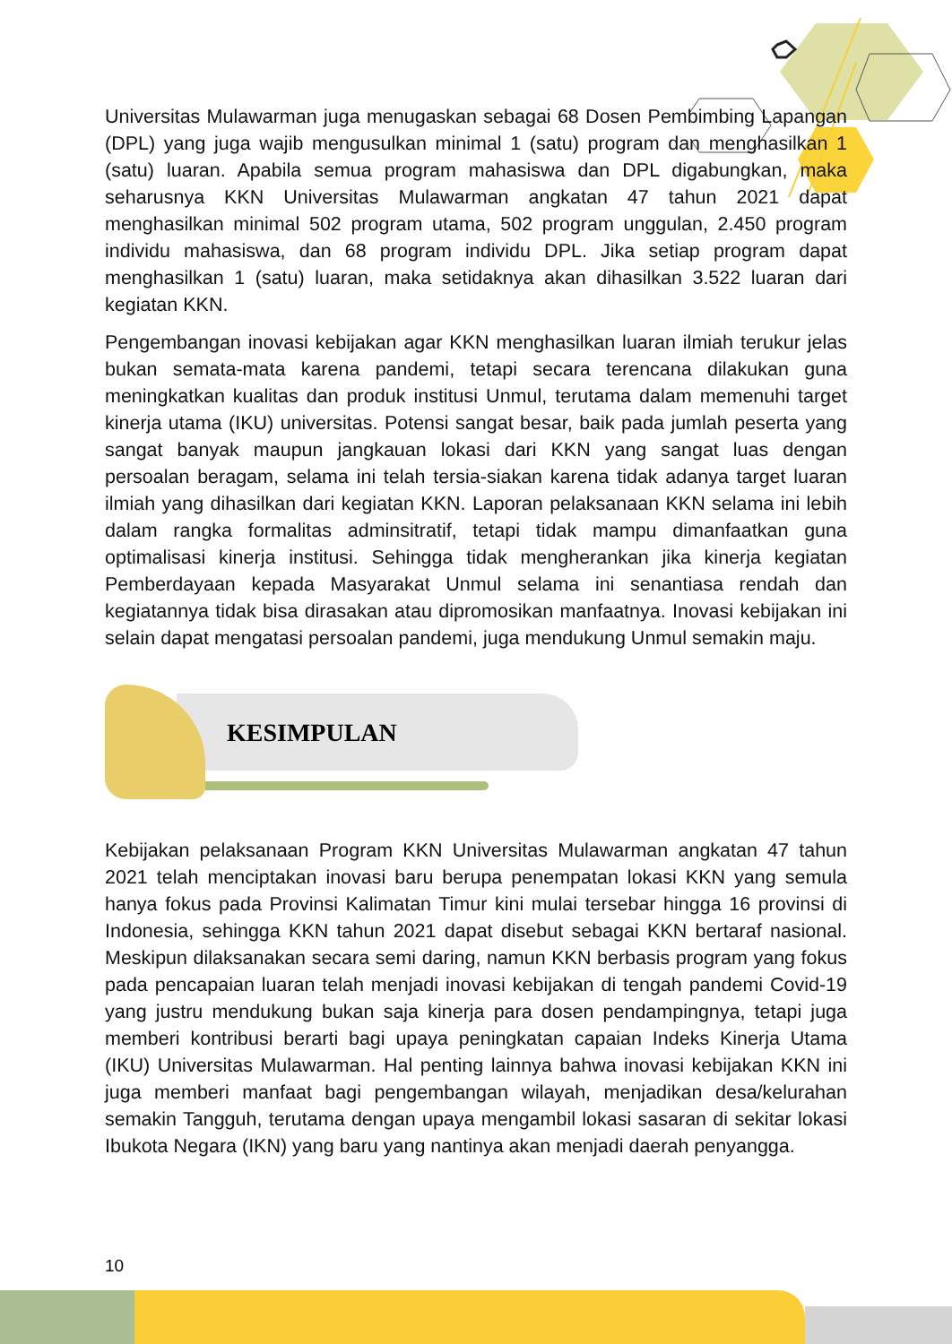Universitas Mulawarman juga menugaskan sebagai 68 Dosen Pembimbing Lapangan (DPL) yang juga wajib mengusulkan minimal 1 (satu) program dan menghasilkan 1 (satu) luaran. Apabila semua program mahasiswa dan DPL digabungkan, maka seharusnya KKN Universitas Mulawarman angkatan 47 tahun 2021 dapat menghasilkan minimal 502 program utama, 502 program unggulan, 2.450 program individu mahasiswa, dan 68 program individu DPL. Jika setiap program dapat menghasilkan 1 (satu) luaran, maka setidaknya akan dihasilkan 3.522 luaran dari kegiatan KKN.
Pengembangan inovasi kebijakan agar KKN menghasilkan luaran ilmiah terukur jelas bukan semata-mata karena pandemi, tetapi secara terencana dilakukan guna meningkatkan kualitas dan produk institusi Unmul, terutama dalam memenuhi target kinerja utama (IKU) universitas. Potensi sangat besar, baik pada jumlah peserta yang sangat banyak maupun jangkauan lokasi dari KKN yang sangat luas dengan persoalan beragam, selama ini telah tersia-siakan karena tidak adanya target luaran ilmiah yang dihasilkan dari kegiatan KKN. Laporan pelaksanaan KKN selama ini lebih dalam rangka formalitas adminsitratif, tetapi tidak mampu dimanfaatkan guna optimalisasi kinerja institusi. Sehingga tidak mengherankan jika kinerja kegiatan Pemberdayaan kepada Masyarakat Unmul selama ini senantiasa rendah dan kegiatannya tidak bisa dirasakan atau dipromosikan manfaatnya. Inovasi kebijakan ini selain dapat mengatasi persoalan pandemi, juga mendukung Unmul semakin maju.
KESIMPULAN
Kebijakan pelaksanaan Program KKN Universitas Mulawarman angkatan 47 tahun 2021 telah menciptakan inovasi baru berupa penempatan lokasi KKN yang semula hanya fokus pada Provinsi Kalimatan Timur kini mulai tersebar hingga 16 provinsi di Indonesia, sehingga KKN tahun 2021 dapat disebut sebagai KKN bertaraf nasional. Meskipun dilaksanakan secara semi daring, namun KKN berbasis program yang fokus pada pencapaian luaran telah menjadi inovasi kebijakan di tengah pandemi Covid-19 yang justru mendukung bukan saja kinerja para dosen pendampingnya, tetapi juga memberi kontribusi berarti bagi upaya peningkatan capaian Indeks Kinerja Utama (IKU) Universitas Mulawarman. Hal penting lainnya bahwa inovasi kebijakan KKN ini juga memberi manfaat bagi pengembangan wilayah, menjadikan desa/kelurahan semakin Tangguh, terutama dengan upaya mengambil lokasi sasaran di sekitar lokasi Ibukota Negara (IKN) yang baru yang nantinya akan menjadi daerah penyangga.
10